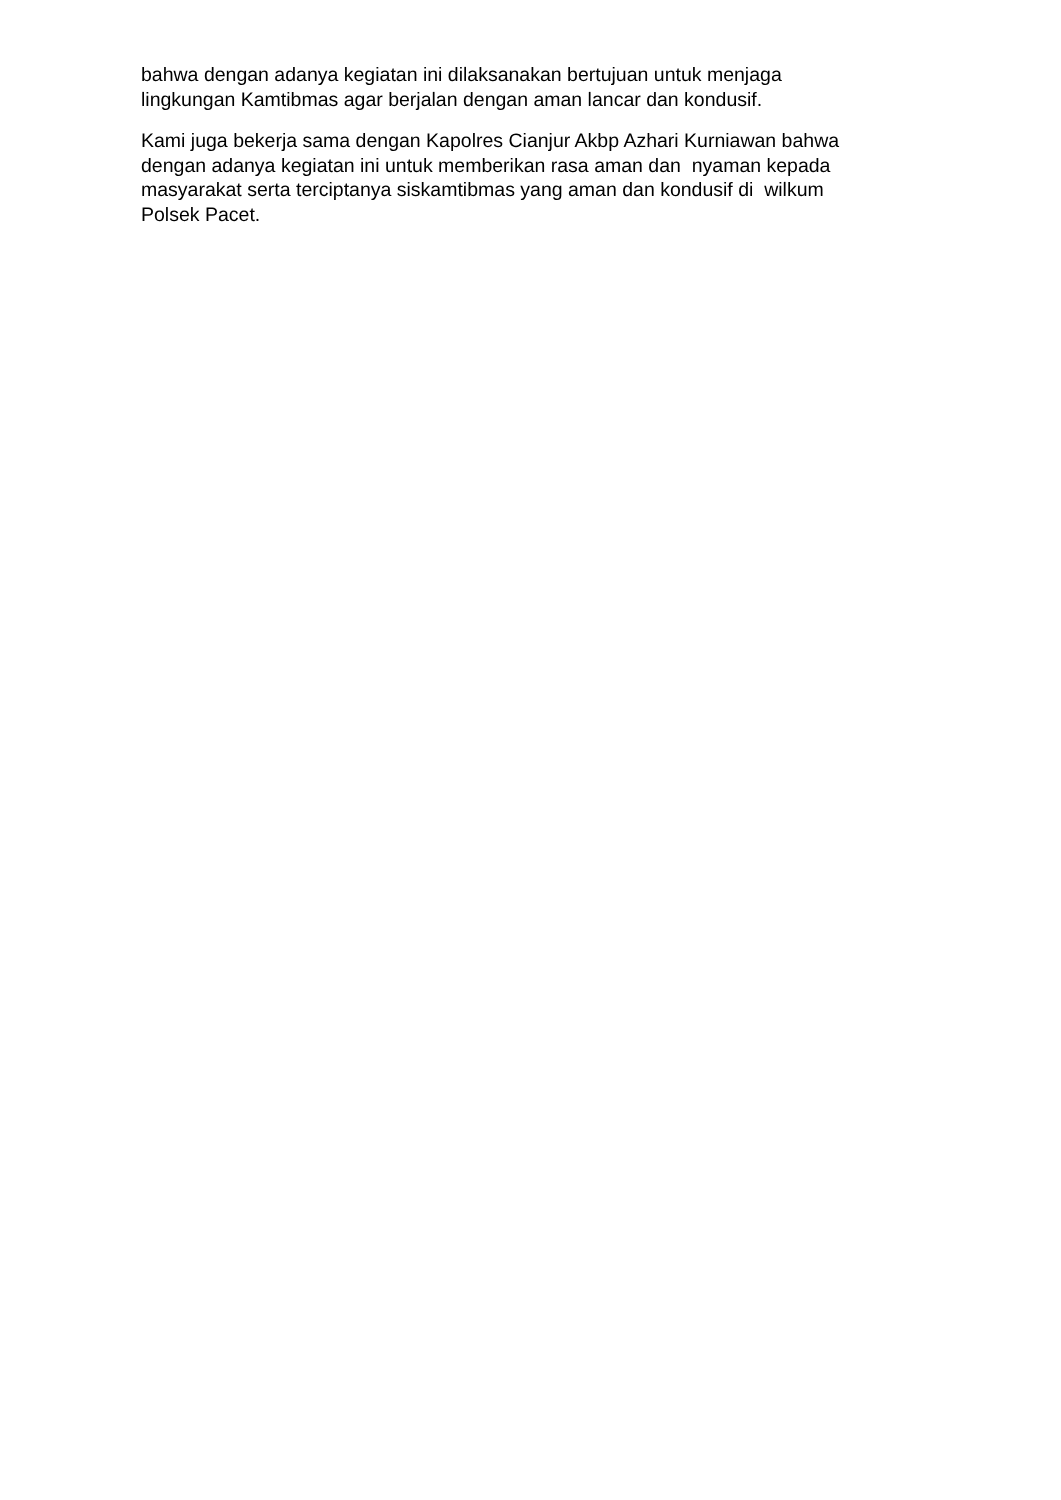bahwa dengan adanya kegiatan ini dilaksanakan bertujuan untuk menjaga
lingkungan Kamtibmas agar berjalan dengan aman lancar dan kondusif.
Kami juga bekerja sama dengan Kapolres Cianjur Akbp Azhari Kurniawan bahwa
dengan adanya kegiatan ini untuk memberikan rasa aman dan nyaman kepada
masyarakat serta terciptanya siskamtibmas yang aman dan kondusif di wilkum
Polsek Pacet.